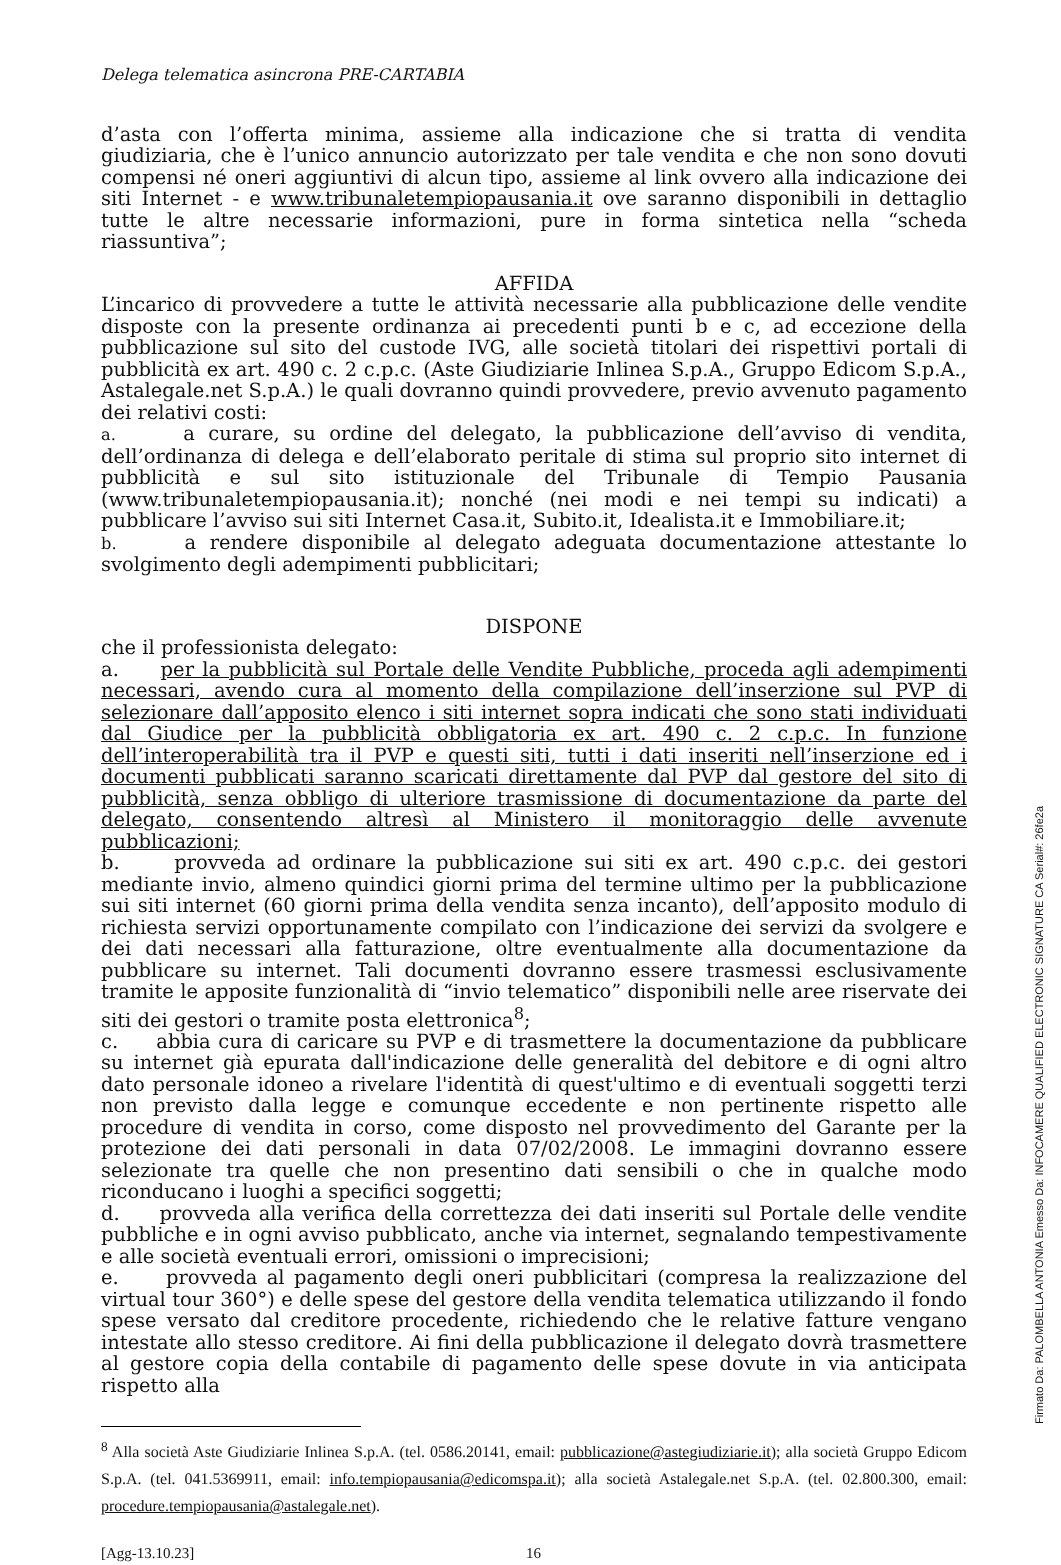Delega telematica asincrona PRE-CARTABIA
d’asta con l’offerta minima, assieme alla indicazione che si tratta di vendita giudiziaria, che è l’unico annuncio autorizzato per tale vendita e che non sono dovuti compensi né oneri aggiuntivi di alcun tipo, assieme al link ovvero alla indicazione dei siti Internet - e www.tribunaletempiopausania.it ove saranno disponibili in dettaglio tutte le altre necessarie informazioni, pure in forma sintetica nella “scheda riassuntiva”;
AFFIDA
L’incarico di provvedere a tutte le attività necessarie alla pubblicazione delle vendite disposte con la presente ordinanza ai precedenti punti b e c, ad eccezione della pubblicazione sul sito del custode IVG, alle società titolari dei rispettivi portali di pubblicità ex art. 490 c. 2 c.p.c. (Aste Giudiziarie Inlinea S.p.A., Gruppo Edicom S.p.A., Astalegale.net S.p.A.) le quali dovranno quindi provvedere, previo avvenuto pagamento dei relativi costi:
a. a curare, su ordine del delegato, la pubblicazione dell’avviso di vendita, dell’ordinanza di delega e dell’elaborato peritale di stima sul proprio sito internet di pubblicità e sul sito istituzionale del Tribunale di Tempio Pausania (www.tribunaletempiopausania.it); nonché (nei modi e nei tempi su indicati) a pubblicare l’avviso sui siti Internet Casa.it, Subito.it, Idealista.it e Immobiliare.it;
b. a rendere disponibile al delegato adeguata documentazione attestante lo svolgimento degli adempimenti pubblicitari;
DISPONE
che il professionista delegato:
a. per la pubblicità sul Portale delle Vendite Pubbliche, proceda agli adempimenti necessari, avendo cura al momento della compilazione dell’inserzione sul PVP di selezionare dall’apposito elenco i siti internet sopra indicati che sono stati individuati dal Giudice per la pubblicità obbligatoria ex art. 490 c. 2 c.p.c. In funzione dell’interoperabilità tra il PVP e questi siti, tutti i dati inseriti nell’inserzione ed i documenti pubblicati saranno scaricati direttamente dal PVP dal gestore del sito di pubblicità, senza obbligo di ulteriore trasmissione di documentazione da parte del delegato, consentendo altresì al Ministero il monitoraggio delle avvenute pubblicazioni;
b. provveda ad ordinare la pubblicazione sui siti ex art. 490 c.p.c. dei gestori mediante invio, almeno quindici giorni prima del termine ultimo per la pubblicazione sui siti internet (60 giorni prima della vendita senza incanto), dell’apposito modulo di richiesta servizi opportunamente compilato con l’indicazione dei servizi da svolgere e dei dati necessari alla fatturazione, oltre eventualmente alla documentazione da pubblicare su internet. Tali documenti dovranno essere trasmessi esclusivamente tramite le apposite funzionalità di “invio telematico” disponibili nelle aree riservate dei siti dei gestori o tramite posta elettronica<sup>8</sup>;
c. abbia cura di caricare su PVP e di trasmettere la documentazione da pubblicare su internet già epurata dall'indicazione delle generalità del debitore e di ogni altro dato personale idoneo a rivelare l'identità di quest'ultimo e di eventuali soggetti terzi non previsto dalla legge e comunque eccedente e non pertinente rispetto alle procedure di vendita in corso, come disposto nel provvedimento del Garante per la protezione dei dati personali in data 07/02/2008. Le immagini dovranno essere selezionate tra quelle che non presentino dati sensibili o che in qualche modo riconducano i luoghi a specifici soggetti;
d. provveda alla verifica della correttezza dei dati inseriti sul Portale delle vendite pubbliche e in ogni avviso pubblicato, anche via internet, segnalando tempestivamente e alle società eventuali errori, omissioni o imprecisioni;
e. provveda al pagamento degli oneri pubblicitari (compresa la realizzazione del virtual tour 360°) e delle spese del gestore della vendita telematica utilizzando il fondo spese versato dal creditore procedente, richiedendo che le relative fatture vengano intestate allo stesso creditore. Ai fini della pubblicazione il delegato dovrà trasmettere al gestore copia della contabile di pagamento delle spese dovute in via anticipata rispetto alla
<sup>8</sup> Alla società Aste Giudiziarie Inlinea S.p.A. (tel. 0586.20141, email: pubblicazione@astegiudiziarie.it); alla società Gruppo Edicom S.p.A. (tel. 041.5369911, email: info.tempiopausania@edicomspa.it); alla società Astalegale.net S.p.A. (tel. 02.800.300, email: procedure.tempiopausania@astalegale.net).
[Agg-13.10.23] 16
Firmato Da: PALOMBELLA ANTONIA Emesso Da: INFOCAMERE QUALIFIED ELECTRONIC SIGNATURE CA Serial#: 26fe2a